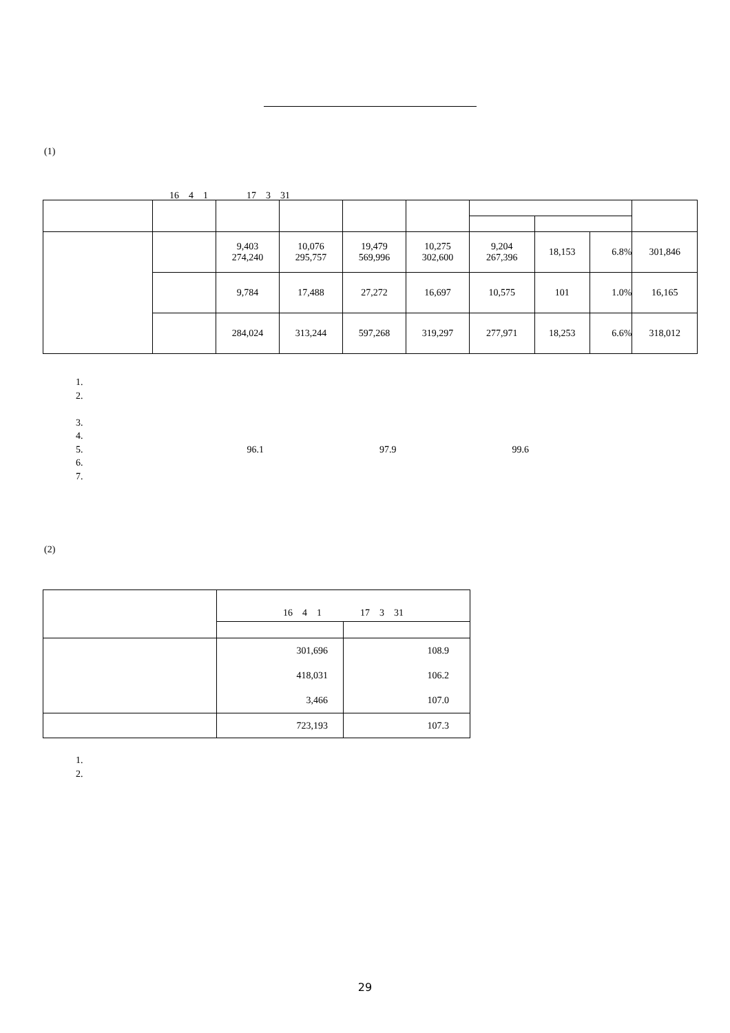(1)
16　4　1　　　　17　3　31
| | | 9,403 274,240 | 10,076 295,757 | 19,479 569,996 | 10,275 302,600 | 9,204 267,396 | 18,153 | 6.8% | 301,846 |
| | | 9,784 | 17,488 | 27,272 | 16,697 | 10,575 | 101 | 1.0% | 16,165 |
| | | 284,024 | 313,244 | 597,268 | 319,297 | 277,971 | 18,253 | 6.6% | 318,012 |
1.
2.
3.
4.
5.　　　　　　　　　　　　　　　　　96.1　　　　　　　　　　　　97.9　　　　　　　　　　　　99.6
6.
7.
(2)
| | 16 4 1 17 3 31 | |
| | 301,696 418,031 3,466 | 108.9 106.2 107.0 |
| | 723,193 | 107.3 |
1.
2.
29